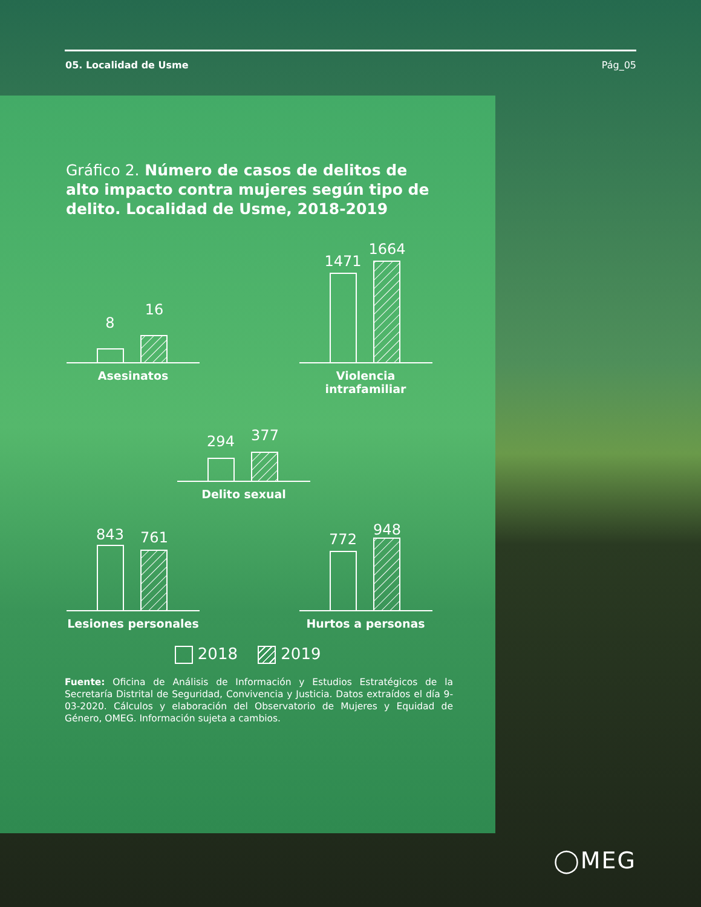05. Localidad de Usme Pág_05
Gráfico 2. Número de casos de delitos de alto impacto contra mujeres según tipo de delito. Localidad de Usme, 2018-2019
8
16
Asesinatos
1471
1664
Violencia intrafamiliar
294
377
Delito sexual
843
761
Lesiones personales
772
948
Hurtos a personas
2018 2019
Fuente: Oficina de Análisis de Información y Estudios Estratégicos de la Secretaría Distrital de Seguridad, Convivencia y Justicia. Datos extraídos el día 9-03-2020. Cálculos y elaboración del Observatorio de Mujeres y Equidad de Género, OMEG. Información sujeta a cambios.
◯MEG